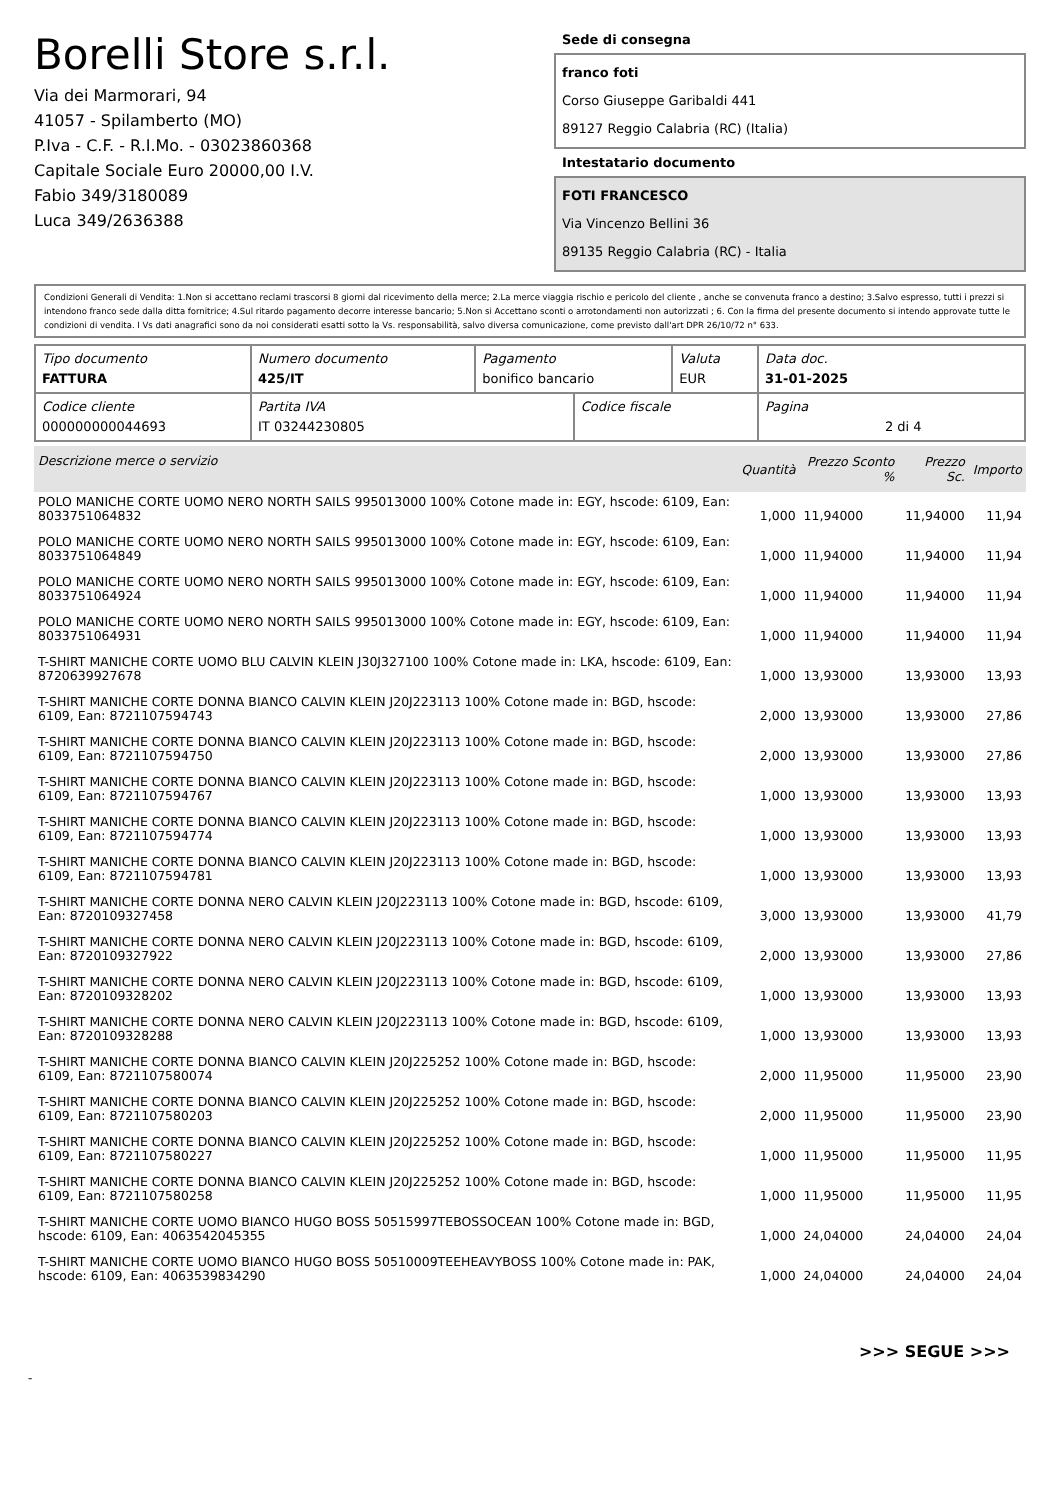Borelli Store s.r.l.
Via dei Marmorari, 94
41057 - Spilamberto (MO)
P.Iva - C.F. - R.I.Mo. - 03023860368
Capitale Sociale Euro 20000,00 I.V.
Fabio 349/3180089
Luca 349/2636388
Sede di consegna
franco foti
Corso Giuseppe Garibaldi 441
89127 Reggio Calabria (RC) (Italia)
Intestatario documento
FOTI FRANCESCO
Via Vincenzo Bellini 36
89135 Reggio Calabria (RC) - Italia
Condizioni Generali di Vendita: 1.Non si accettano reclami trascorsi 8 giorni dal ricevimento della merce; 2.La merce viaggia rischio e pericolo del cliente , anche se convenuta franco a destino; 3.Salvo espresso, tutti i prezzi si intendono franco sede dalla ditta fornitrice; 4.Sul ritardo pagamento decorre interesse bancario; 5.Non si Accettano sconti o arrotondamenti non autorizzati ; 6. Con la firma del presente documento si intendo approvate tutte le condizioni di vendita. I Vs dati anagrafici sono da noi considerati esatti sotto la Vs. responsabilità, salvo diversa comunicazione, come previsto dall'art DPR 26/10/72 n° 633.
| Tipo documento FATTURA | Numero documento 425/IT | Pagamento bonifico bancario | | Valuta EUR | Data doc. 31-01-2025 |
| Codice cliente 000000000044693 | Partita IVA IT 03244230805 | | Codice fiscale | | Pagina 2 di 4 |
| Descrizione merce o servizio | Quantità | Prezzo Sconto % | Prezzo Sc. | Importo |
| --- | --- | --- | --- | --- |
| POLO MANICHE CORTE UOMO NERO NORTH SAILS 995013000 100% Cotone made in: EGY, hscode: 6109, Ean: 8033751064832 | 1,000 | 11,94000 | 11,94000 | 11,94 |
| POLO MANICHE CORTE UOMO NERO NORTH SAILS 995013000 100% Cotone made in: EGY, hscode: 6109, Ean: 8033751064849 | 1,000 | 11,94000 | 11,94000 | 11,94 |
| POLO MANICHE CORTE UOMO NERO NORTH SAILS 995013000 100% Cotone made in: EGY, hscode: 6109, Ean: 8033751064924 | 1,000 | 11,94000 | 11,94000 | 11,94 |
| POLO MANICHE CORTE UOMO NERO NORTH SAILS 995013000 100% Cotone made in: EGY, hscode: 6109, Ean: 8033751064931 | 1,000 | 11,94000 | 11,94000 | 11,94 |
| T-SHIRT MANICHE CORTE UOMO BLU CALVIN KLEIN J30J327100 100% Cotone made in: LKA, hscode: 6109, Ean: 8720639927678 | 1,000 | 13,93000 | 13,93000 | 13,93 |
| T-SHIRT MANICHE CORTE DONNA BIANCO CALVIN KLEIN J20J223113 100% Cotone made in: BGD, hscode: 6109, Ean: 8721107594743 | 2,000 | 13,93000 | 13,93000 | 27,86 |
| T-SHIRT MANICHE CORTE DONNA BIANCO CALVIN KLEIN J20J223113 100% Cotone made in: BGD, hscode: 6109, Ean: 8721107594750 | 2,000 | 13,93000 | 13,93000 | 27,86 |
| T-SHIRT MANICHE CORTE DONNA BIANCO CALVIN KLEIN J20J223113 100% Cotone made in: BGD, hscode: 6109, Ean: 8721107594767 | 1,000 | 13,93000 | 13,93000 | 13,93 |
| T-SHIRT MANICHE CORTE DONNA BIANCO CALVIN KLEIN J20J223113 100% Cotone made in: BGD, hscode: 6109, Ean: 8721107594774 | 1,000 | 13,93000 | 13,93000 | 13,93 |
| T-SHIRT MANICHE CORTE DONNA BIANCO CALVIN KLEIN J20J223113 100% Cotone made in: BGD, hscode: 6109, Ean: 8721107594781 | 1,000 | 13,93000 | 13,93000 | 13,93 |
| T-SHIRT MANICHE CORTE DONNA NERO CALVIN KLEIN J20J223113 100% Cotone made in: BGD, hscode: 6109, Ean: 8720109327458 | 3,000 | 13,93000 | 13,93000 | 41,79 |
| T-SHIRT MANICHE CORTE DONNA NERO CALVIN KLEIN J20J223113 100% Cotone made in: BGD, hscode: 6109, Ean: 8720109327922 | 2,000 | 13,93000 | 13,93000 | 27,86 |
| T-SHIRT MANICHE CORTE DONNA NERO CALVIN KLEIN J20J223113 100% Cotone made in: BGD, hscode: 6109, Ean: 8720109328202 | 1,000 | 13,93000 | 13,93000 | 13,93 |
| T-SHIRT MANICHE CORTE DONNA NERO CALVIN KLEIN J20J223113 100% Cotone made in: BGD, hscode: 6109, Ean: 8720109328288 | 1,000 | 13,93000 | 13,93000 | 13,93 |
| T-SHIRT MANICHE CORTE DONNA BIANCO CALVIN KLEIN J20J225252 100% Cotone made in: BGD, hscode: 6109, Ean: 8721107580074 | 2,000 | 11,95000 | 11,95000 | 23,90 |
| T-SHIRT MANICHE CORTE DONNA BIANCO CALVIN KLEIN J20J225252 100% Cotone made in: BGD, hscode: 6109, Ean: 8721107580203 | 2,000 | 11,95000 | 11,95000 | 23,90 |
| T-SHIRT MANICHE CORTE DONNA BIANCO CALVIN KLEIN J20J225252 100% Cotone made in: BGD, hscode: 6109, Ean: 8721107580227 | 1,000 | 11,95000 | 11,95000 | 11,95 |
| T-SHIRT MANICHE CORTE DONNA BIANCO CALVIN KLEIN J20J225252 100% Cotone made in: BGD, hscode: 6109, Ean: 8721107580258 | 1,000 | 11,95000 | 11,95000 | 11,95 |
| T-SHIRT MANICHE CORTE UOMO BIANCO HUGO BOSS 50515997TEBOSSOCEAN 100% Cotone made in: BGD, hscode: 6109, Ean: 4063542045355 | 1,000 | 24,04000 | 24,04000 | 24,04 |
| T-SHIRT MANICHE CORTE UOMO BIANCO HUGO BOSS 50510009TEEHEAVYBOSS 100% Cotone made in: PAK, hscode: 6109, Ean: 4063539834290 | 1,000 | 24,04000 | 24,04000 | 24,04 |
>>> SEGUE >>>
-